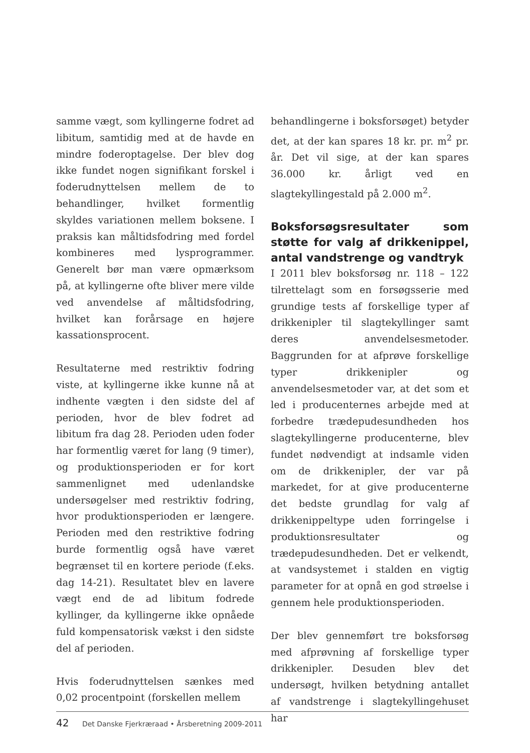samme vægt, som kyllingerne fodret ad libitum, samtidig med at de havde en mindre foderoptagelse. Der blev dog ikke fundet nogen signifikant forskel i foderudnyttelsen mellem de to behandlinger, hvilket formentlig skyldes variationen mellem boksene. I praksis kan måltidsfodring med fordel kombineres med lysprogrammer. Generelt bør man være opmærksom på, at kyllingerne ofte bliver mere vilde ved anvendelse af måltidsfodring, hvilket kan forårsage en højere kassationsprocent.
Resultaterne med restriktiv fodring viste, at kyllingerne ikke kunne nå at indhente vægten i den sidste del af perioden, hvor de blev fodret ad libitum fra dag 28. Perioden uden foder har formentlig været for lang (9 timer), og produktionsperioden er for kort sammenlignet med udenlandske undersøgelser med restriktiv fodring, hvor produktionsperioden er længere. Perioden med den restriktive fodring burde formentlig også have været begrænset til en kortere periode (f.eks. dag 14-21). Resultatet blev en lavere vægt end de ad libitum fodrede kyllinger, da kyllingerne ikke opnåede fuld kompensatorisk vækst i den sidste del af perioden.
Hvis foderudnyttelsen sænkes med 0,02 procentpoint (forskellen mellem
behandlingerne i boksforsøget) betyder det, at der kan spares 18 kr. pr. m<sup>2</sup> pr. år. Det vil sige, at der kan spares 36.000 kr. årligt ved en slagtekyllingestald på 2.000 m<sup>2</sup>.
Boksforsøgsresultater som støtte for valg af drikkenippel, antal vandstrenge og vandtryk
I 2011 blev boksforsøg nr. 118 – 122 tilrettelagt som en forsøgsserie med grundige tests af forskellige typer af drikkenipler til slagtekyllinger samt deres anvendelsesmetoder. Baggrunden for at afprøve forskellige typer drikkenipler og anvendelsesmetoder var, at det som et led i producenternes arbejde med at forbedre trædepudesundheden hos slagtekyllingerne producenterne, blev fundet nødvendigt at indsamle viden om de drikkenipler, der var på markedet, for at give producenterne det bedste grundlag for valg af drikkenippeltype uden forringelse i produktionsresultater og trædepudesundheden. Det er velkendt, at vandsystemet i stalden en vigtig parameter for at opnå en god strøelse i gennem hele produktionsperioden.
Der blev gennemført tre boksforsøg med afprøvning af forskellige typer drikkenipler. Desuden blev det undersøgt, hvilken betydning antallet af vandstrenge i slagtekyllingehuset har
42 Det Danske Fjerkræraad • Årsberetning 2009-2011